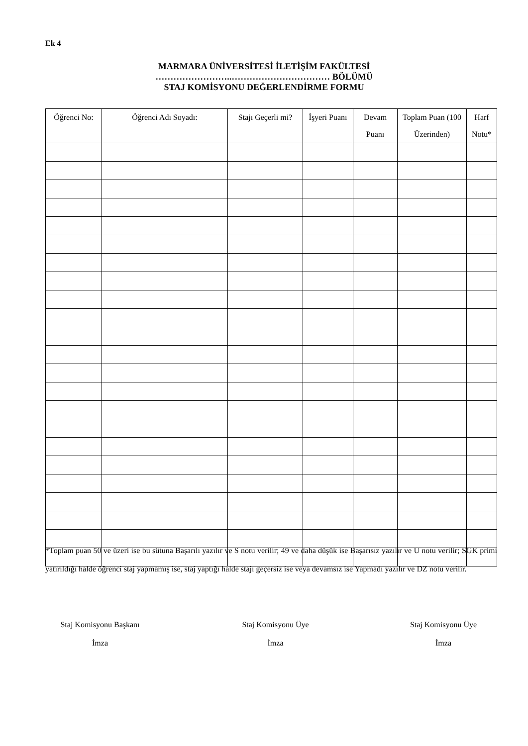Ek 4
MARMARA ÜNİVERSİTESİ İLETİŞİM FAKÜLTESİ
……………………..…………………………… BÖLÜMÜ
STAJ KOMİSYONU DEĞERLENDİRME FORMU
| Öğrenci No: | Öğrenci Adı Soyadı: | Stajı Geçerli mi? | İşyeri Puanı | Devam Puanı | Toplam Puan (100 Üzerinden) | Harf Notu* |
| --- | --- | --- | --- | --- | --- | --- |
*Toplam puan 50 ve üzeri ise bu sütuna Başarılı yazılır ve S notu verilir; 49 ve daha düşük ise Başarısız yazılır ve U notu verilir; SGK primi yatırıldığı halde öğrenci staj yapmamış ise, staj yaptığı halde stajı geçersiz ise veya devamsız ise Yapmadı yazılır ve DZ notu verilir.
Staj Komisyonu Başkanı
İmza
Staj Komisyonu Üye
İmza
Staj Komisyonu Üye
İmza